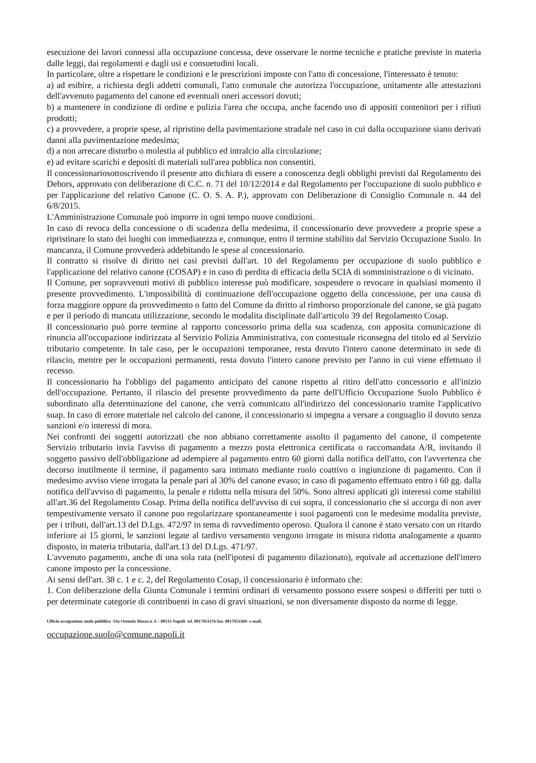esecuzione dei lavori connessi alla occupazione concessa, deve osservare le norme tecniche e pratiche previste in materia dalle leggi, dai regolamenti e dagli usi e consuetudini locali.
In particolare, oltre a rispettare le condizioni e le prescrizioni imposte con l'atto di concessione, l'interessato è tenuto:
a) ad esibire, a richiesta degli addetti comunali, l'atto comunale che autorizza l'occupazione, unitamente alle attestazioni dell'avvenuto pagamento del canone ed eventuali oneri accessori dovuti;
b) a mantenere in condizione di ordine e pulizia l'area che occupa, anche facendo uso di appositi contenitori per i rifiuti prodotti;
c) a provvedere, a proprie spese, al ripristino della pavimentazione stradale nel caso in cui dalla occupazione siano derivati danni alla pavimentazione medesima;
d) a non arrecare disturbo o molestia al pubblico ed intralcio alla circolazione;
e) ad evitare scarichi e depositi di materiali sull'area pubblica non consentiti.
Il concessionariosottoscrivendo il presente atto dichiara di essere a conoscenza degli obblighi previsti dal Regolamento dei Dehors, approvato con deliberazione di C.C. n. 71 del 10/12/2014 e dal Regolamento per l'occupazione di suolo pubblico e per l'applicazione del relativo Canone (C. O. S. A. P.), approvato con Deliberazione di Consiglio Comunale n. 44 del 6/8/2015.
L'Amministrazione Comunale può imporre in ogni tempo nuove condizioni.
In caso di revoca della concessione o di scadenza della medesima, il concessionario deve provvedere a proprie spese a ripristinare lo stato dei luoghi con immediatezza e, comunque, entro il termine stabilito dal Servizio Occupazione Suolo. In mancanza, il Comune provvederà addebitando le spese al concessionario.
Il contratto si risolve di diritto nei casi previsti dall'art. 10 del Regolamento per occupazione di suolo pubblico e l'applicazione del relativo canone (COSAP) e in caso di perdita di efficacia della SCIA di somministrazione o di vicinato.
Il Comune, per sopravvenuti motivi di pubblico interesse può modificare, sospendere o revocare in qualsiasi momento il presente provvedimento. L'impossibilità di continuazione dell'occupazione oggetto della concessione, per una causa di forza maggiore oppure da provvedimento o fatto del Comune da diritto al rimborso proporzionale del canone, se già pagato e per il periodo di mancata utilizzazione, secondo le modalita disciplinate dall'articolo 39 del Regolamento Cosap.
Il concessionario può porre termine al rapporto concessorio prima della sua scadenza, con apposita comunicazione di rinuncia all'occupazione indirizzata al Servizio Polizia Amministrativa, con contestuale riconsegna del titolo ed al Servizio tributario competente. In tale caso, per le occupazioni temporanee, resta dovuto l'intero canone determinato in sede di rilascio, mentre per le occupazioni permanenti, resta dovuto l'intero canone previsto per l'anno in cui viene effettuato il recesso.
Il concessionario ha l'obbligo del pagamento anticipato del canone rispetto al ritiro dell'atto concessorio e all'inizio dell'occupazione. Pertanto, il rilascio del presente provvedimento da parte dell'Ufficio Occupazione Suolo Pubblico è subordinato alla determinazione del canone, che verrà comunicato all'indirizzo del concessionario tramite l'applicativo suap. In caso di errore materiale nel calcolo del canone, il concessionario si impegna a versare a conguaglio il dovuto senza sanzioni e/o interessi di mora.
Nei confronti dei soggetti autorizzati che non abbiano correttamente assolto il pagamento del canone, il competente Servizio tributario invia l'avviso di pagamento a mezzo posta elettronica certificata o raccomandata A/R, invitando il soggetto passivo dell'obbligazione ad adempiere al pagamento entro 60 giorni dalla notifica dell'atto, con l'avvertenza che decorso inutilmente il termine, il pagamento sara intimato mediante ruolo coattivo o ingiunzione di pagamento. Con il medesimo avviso viene irrogata la penale pari al 30% del canone evaso; in caso di pagamento effettuato entro i 60 gg. dalla notifica dell'avviso di pagamento, la penale e ridotta nella misura del 50%. Sono altresi applicati gli interessi come stabiliti all'art.36 del Regolamento Cosap. Prima della notifica dell'avviso di cui sopra, il concessionario che si accorga di non aver tempestivamente versato il canone puo regolarizzare spontaneamente i suoi pagamenti con le medesime modalita previste, per i tributi, dall'art.13 del D.Lgs. 472/97 in tema di ravvedimento operoso. Qualora il canone è stato versato con un ritardo inferiore ai 15 giorni, le sanzioni legate al tardivo versamento vengono irrogate in misura ridotta analogamente a quanto disposto, in materia tributaria, dall'art.13 del D.Lgs. 471/97.
L'avvenuto pagamento, anche di una sola rata (nell'ipotesi di pagamento dilazionato), equivale ad accettazione dell'intero canone imposto per la concessione.
Ai sensi dell'art. 38 c. 1 e c. 2, del Regolamento Cosap, il concessionario è informato che:
1. Con deliberazione della Giunta Comunale i termini ordinari di versamento possono essere sospesi o differiti per tutti o per determinate categorie di contribuenti in caso di gravi situazioni, se non diversamente disposto da norme di legge.
Ufficio occupazione suolo pubblico -Via Oronzio Massa n. 6 – 80133 Napoli- tel. 0817953376-fax. 0817953369- e-mail.
occupazione.suolo@comune.napoli.it